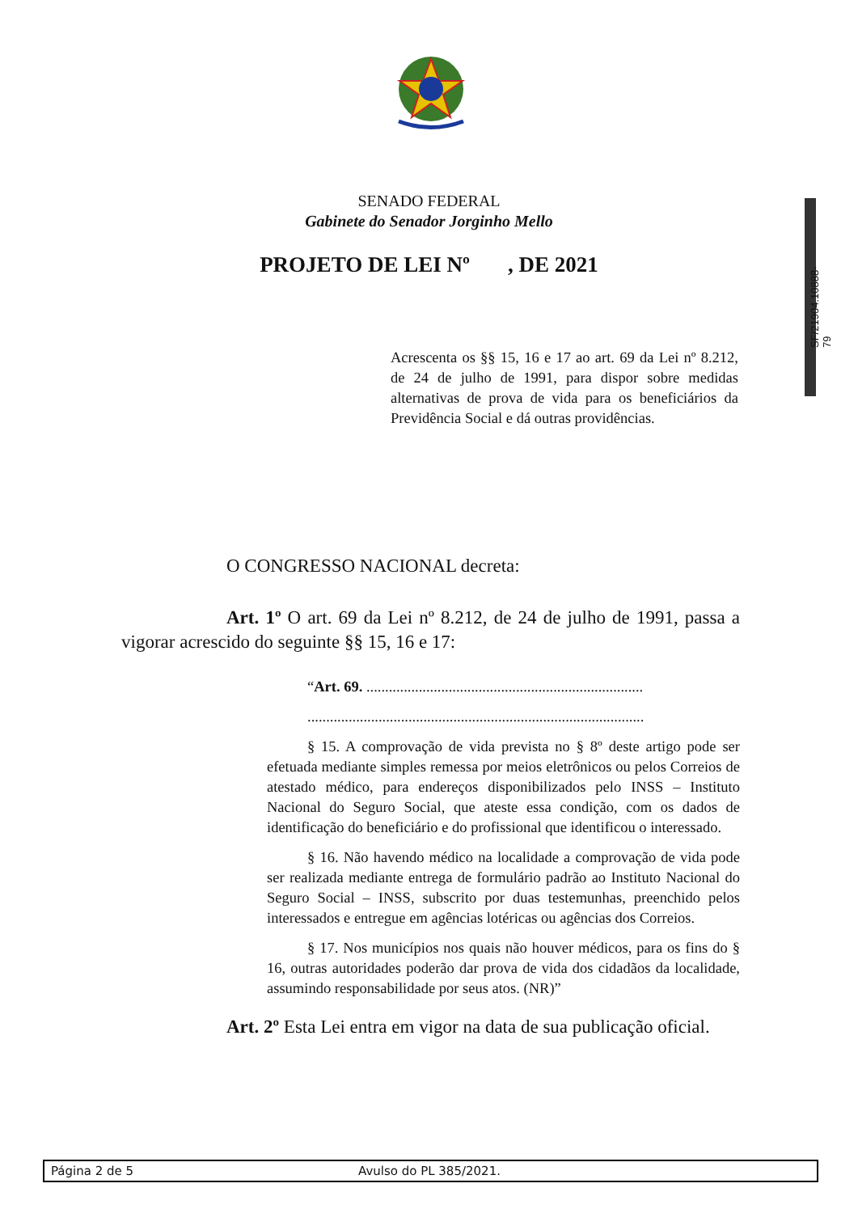SENADO FEDERAL
Gabinete do Senador Jorginho Mello
PROJETO DE LEI Nº , DE 2021
SF/21904.10888-79
Acrescenta os §§ 15, 16 e 17 ao art. 69 da Lei nº 8.212, de 24 de julho de 1991, para dispor sobre medidas alternativas de prova de vida para os beneficiários da Previdência Social e dá outras providências.
O CONGRESSO NACIONAL decreta:
Art. 1º O art. 69 da Lei nº 8.212, de 24 de julho de 1991, passa a vigorar acrescido do seguinte §§ 15, 16 e 17:
“Art. 69. ..........................................................................
..........................................................................................
§ 15. A comprovação de vida prevista no § 8º deste artigo pode ser efetuada mediante simples remessa por meios eletrônicos ou pelos Correios de atestado médico, para endereços disponibilizados pelo INSS – Instituto Nacional do Seguro Social, que ateste essa condição, com os dados de identificação do beneficiário e do profissional que identificou o interessado.
§ 16. Não havendo médico na localidade a comprovação de vida pode ser realizada mediante entrega de formulário padrão ao Instituto Nacional do Seguro Social – INSS, subscrito por duas testemunhas, preenchido pelos interessados e entregue em agências lotéricas ou agências dos Correios.
§ 17. Nos municípios nos quais não houver médicos, para os fins do § 16, outras autoridades poderão dar prova de vida dos cidadãos da localidade, assumindo responsabilidade por seus atos. (NR)”
Art. 2º Esta Lei entra em vigor na data de sua publicação oficial.
Página 2 de 5 Avulso do PL 385/2021.